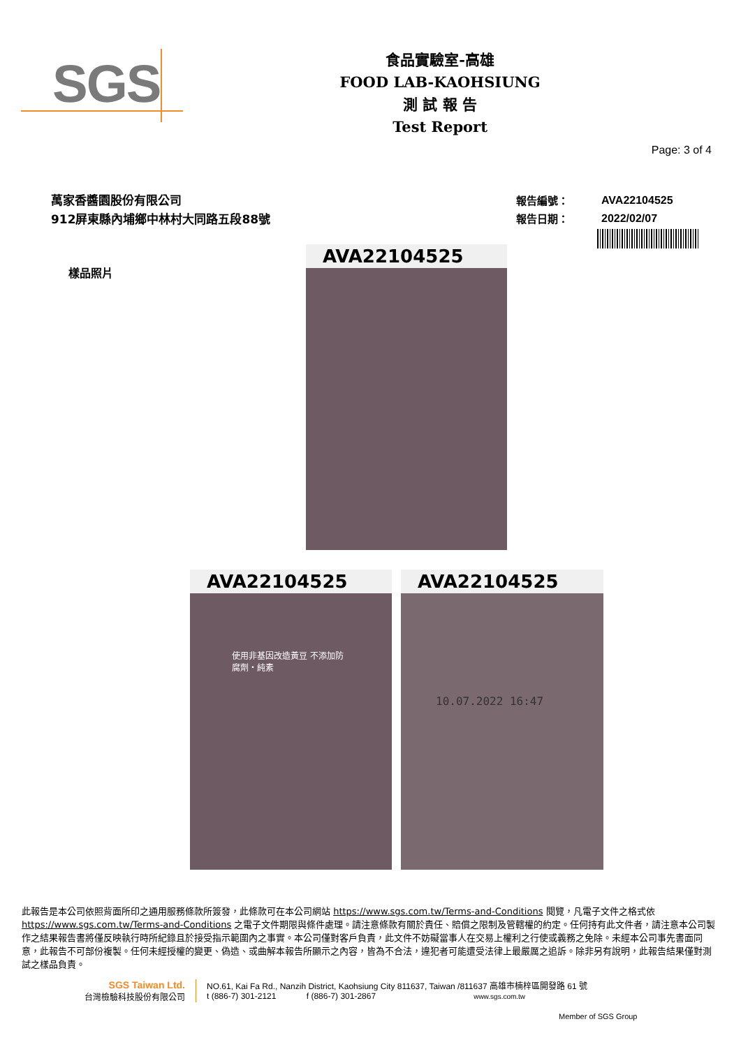SGS
食品實驗室-高雄
FOOD LAB-KAOHSIUNG
測 試 報 告
Test Report
Page: 3 of 4
萬家香醬園股份有限公司
912屏東縣內埔鄉中林村大同路五段88號
| 報告編號： | AVA22104525 |
| 報告日期： | 2022/02/07 |
樣品照片
AVA22104525
AVA22104525
使用非基因改造黃豆 不添加防腐劑・純素
AVA22104525
10.07.2022 16:47
此報告是本公司依照背面所印之通用服務條款所簽發，此條款可在本公司網站 https://www.sgs.com.tw/Terms-and-Conditions 閱覽，凡電子文件之格式依 https://www.sgs.com.tw/Terms-and-Conditions 之電子文件期限與條件處理。請注意條款有關於責任、賠償之限制及管轄權的約定。任何持有此文件者，請注意本公司製作之結果報告書將僅反映執行時所紀錄且於接受指示範圍內之事實。本公司僅對客戶負責，此文件不妨礙當事人在交易上權利之行使或義務之免除。未經本公司事先書面同意，此報告不可部份複製。任何未經授權的變更、偽造、或曲解本報告所顯示之內容，皆為不合法，違犯者可能遭受法律上最嚴厲之追訴。除非另有說明，此報告結果僅對測試之樣品負責。
SGS Taiwan Ltd.
台灣檢驗科技股份有限公司
NO.61, Kai Fa Rd., Nanzih District, Kaohsiung City 811637, Taiwan /811637 高雄市楠梓區開發路 61 號
t (886-7) 301-2121 f (886-7) 301-2867 www.sgs.com.tw
Member of SGS Group